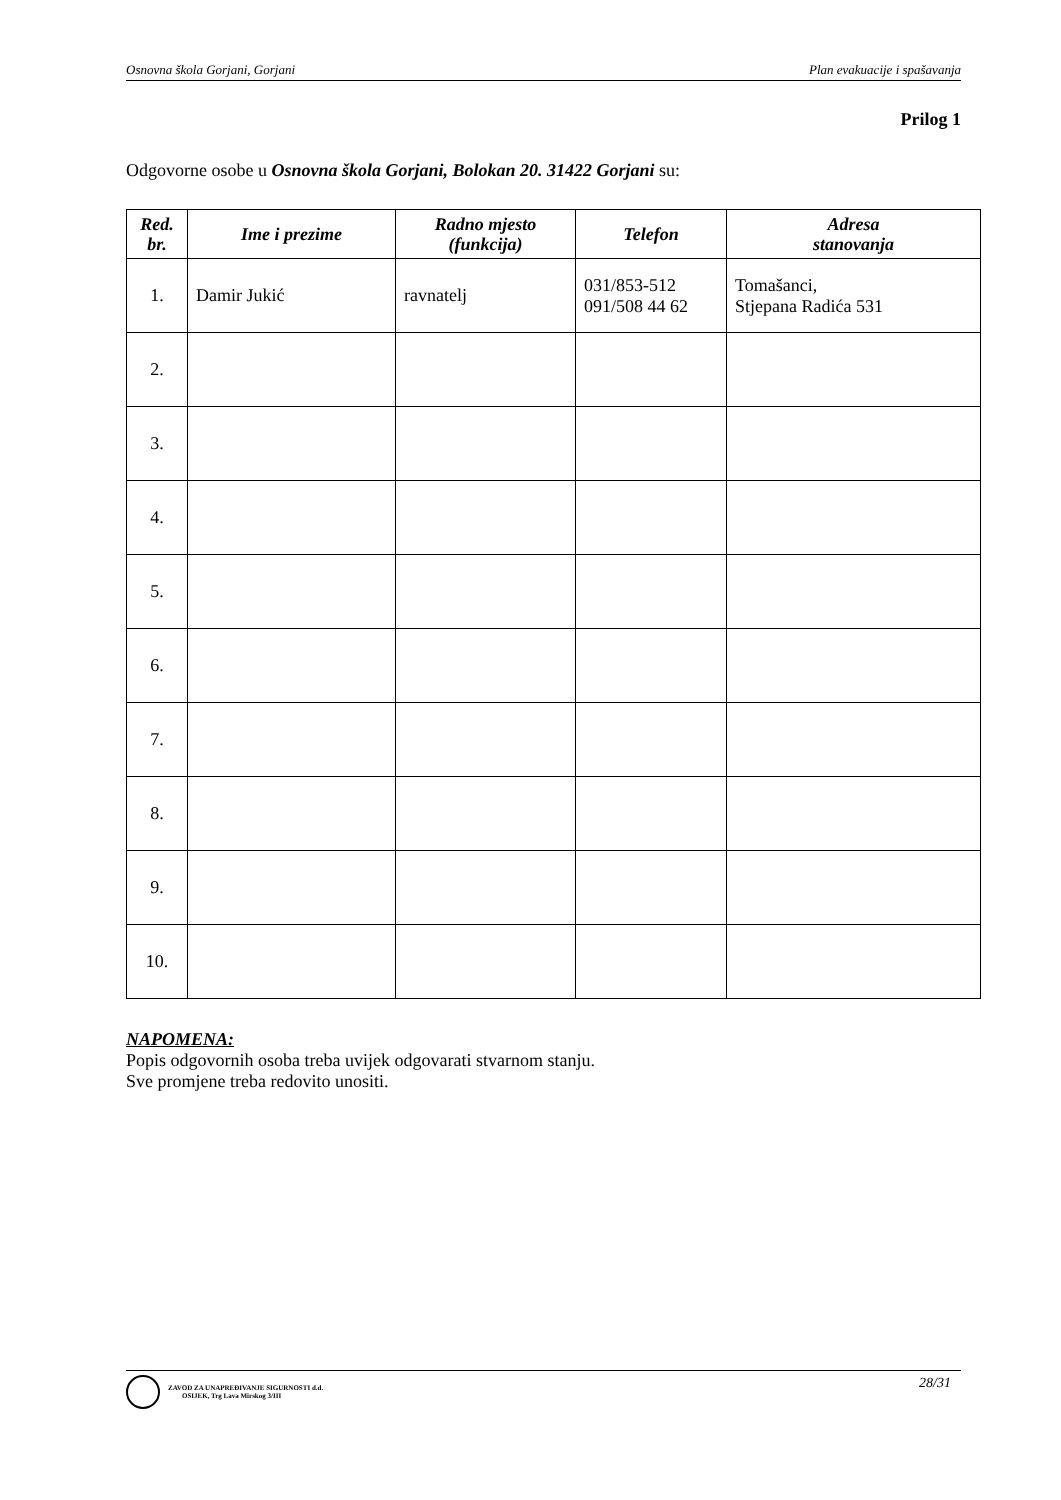Osnovna škola Gorjani, Gorjani Plan evakuacije i spašavanja
Prilog 1
Odgovorne osobe u Osnovna škola Gorjani, Bolokan 20. 31422 Gorjani su:
| Red. br. | Ime i prezime | Radno mjesto (funkcija) | Telefon | Adresa stanovanja |
| --- | --- | --- | --- | --- |
| 1. | Damir Jukić | ravnatelj | 031/853-512 091/508 44 62 | Tomašanci, Stjepana Radića 531 |
| 2. | | | | |
| 3. | | | | |
| 4. | | | | |
| 5. | | | | |
| 6. | | | | |
| 7. | | | | |
| 8. | | | | |
| 9. | | | | |
| 10. | | | | |
NAPOMENA:
Popis odgovornih osoba treba uvijek odgovarati stvarnom stanju.
Sve promjene treba redovito unositi.
ZAVOD ZA UNAPREĐIVANJE SIGURNOSTI d.d.
OSIJEK, Trg Lava Mirskog 3/III
28/31